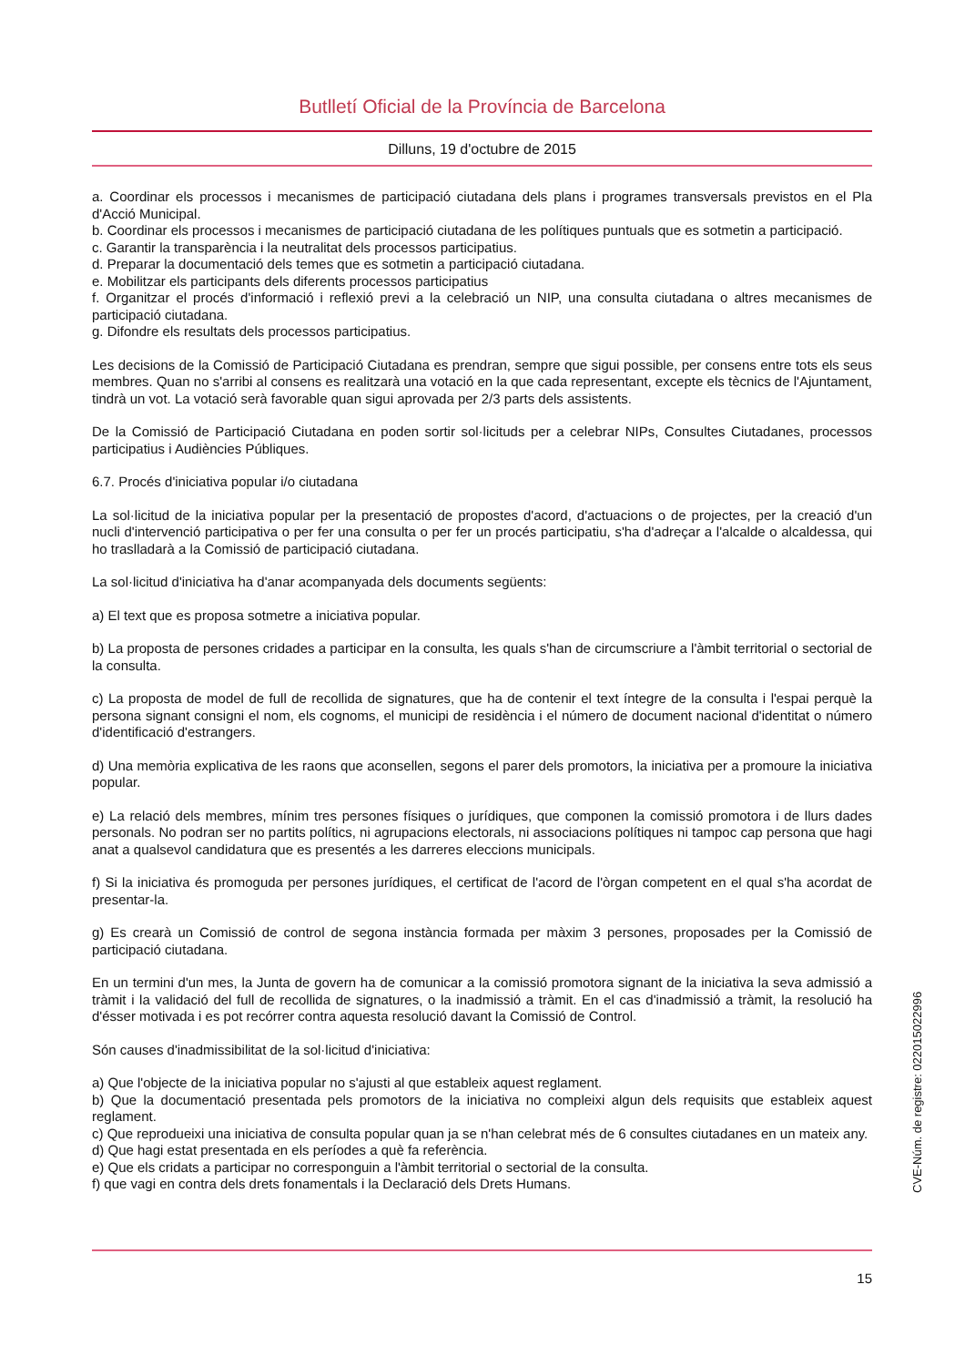Butlletí Oficial de la Província de Barcelona
Dilluns, 19 d'octubre de 2015
a. Coordinar els processos i mecanismes de participació ciutadana dels plans i programes transversals previstos en el Pla d'Acció Municipal.
b. Coordinar els processos i mecanismes de participació ciutadana de les polítiques puntuals que es sotmetin a participació.
c. Garantir la transparència i la neutralitat dels processos participatius.
d. Preparar la documentació dels temes que es sotmetin a participació ciutadana.
e. Mobilitzar els participants dels diferents processos participatius
f. Organitzar el procés d'informació i reflexió previ a la celebració un NIP, una consulta ciutadana o altres mecanismes de participació ciutadana.
g. Difondre els resultats dels processos participatius.
Les decisions de la Comissió de Participació Ciutadana es prendran, sempre que sigui possible, per consens entre tots els seus membres. Quan no s'arribi al consens es realitzarà una votació en la que cada representant, excepte els tècnics de l'Ajuntament, tindrà un vot. La votació serà favorable quan sigui aprovada per 2/3 parts dels assistents.
De la Comissió de Participació Ciutadana en poden sortir sol·licituds per a celebrar NIPs, Consultes Ciutadanes, processos participatius i Audiències Públiques.
6.7. Procés d'iniciativa popular i/o ciutadana
La sol·licitud de la iniciativa popular per la presentació de propostes d'acord, d'actuacions o de projectes, per la creació d'un nucli d'intervenció participativa o per fer una consulta o per fer un procés participatiu, s'ha d'adreçar a l'alcalde o alcaldessa, qui ho traslladarà a la Comissió de participació ciutadana.
La sol·licitud d'iniciativa ha d'anar acompanyada dels documents següents:
a) El text que es proposa sotmetre a iniciativa popular.
b) La proposta de persones cridades a participar en la consulta, les quals s'han de circumscriure a l'àmbit territorial o sectorial de la consulta.
c) La proposta de model de full de recollida de signatures, que ha de contenir el text íntegre de la consulta i l'espai perquè la persona signant consigni el nom, els cognoms, el municipi de residència i el número de document nacional d'identitat o número d'identificació d'estrangers.
d) Una memòria explicativa de les raons que aconsellen, segons el parer dels promotors, la iniciativa per a promoure la iniciativa popular.
e) La relació dels membres, mínim tres persones físiques o jurídiques, que componen la comissió promotora i de llurs dades personals. No podran ser no partits polítics, ni agrupacions electorals, ni associacions polítiques ni tampoc cap persona que hagi anat a qualsevol candidatura que es presentés a les darreres eleccions municipals.
f) Si la iniciativa és promoguda per persones jurídiques, el certificat de l'acord de l'òrgan competent en el qual s'ha acordat de presentar-la.
g) Es crearà un Comissió de control de segona instància formada per màxim 3 persones, proposades per la Comissió de participació ciutadana.
En un termini d'un mes, la Junta de govern ha de comunicar a la comissió promotora signant de la iniciativa la seva admissió a tràmit i la validació del full de recollida de signatures, o la inadmissió a tràmit. En el cas d'inadmissió a tràmit, la resolució ha d'ésser motivada i es pot recórrer contra aquesta resolució davant la Comissió de Control.
Són causes d'inadmissibilitat de la sol·licitud d'iniciativa:
a) Que l'objecte de la iniciativa popular no s'ajusti al que estableix aquest reglament.
b) Que la documentació presentada pels promotors de la iniciativa no compleixi algun dels requisits que estableix aquest reglament.
c) Que reprodueixi una iniciativa de consulta popular quan ja se n'han celebrat més de 6 consultes ciutadanes en un mateix any.
d) Que hagi estat presentada en els períodes a què fa referència.
e) Que els cridats a participar no corresponguin a l'àmbit territorial o sectorial de la consulta.
f) que vagi en contra dels drets fonamentals i la Declaració dels Drets Humans.
15
CVE-Núm. de registre: 022015022996